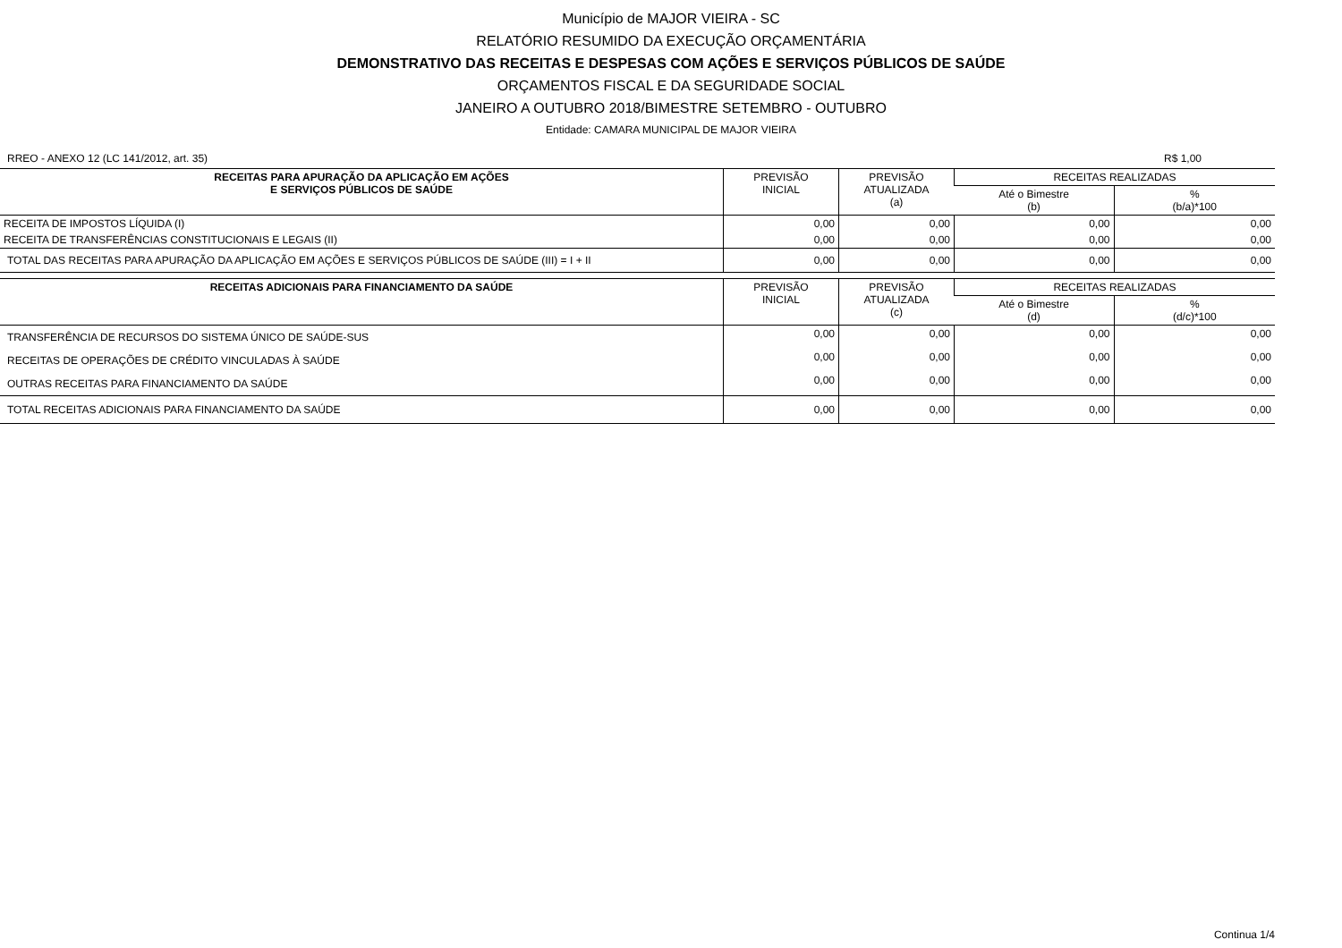Município de MAJOR VIEIRA - SC
RELATÓRIO RESUMIDO DA EXECUÇÃO ORÇAMENTÁRIA
DEMONSTRATIVO DAS RECEITAS E DESPESAS COM AÇÕES E SERVIÇOS PÚBLICOS DE SAÚDE
ORÇAMENTOS FISCAL E DA SEGURIDADE SOCIAL
JANEIRO A OUTUBRO 2018/BIMESTRE SETEMBRO - OUTUBRO
Entidade: CAMARA MUNICIPAL DE MAJOR VIEIRA
RREO - ANEXO 12 (LC 141/2012, art. 35) R$ 1,00
| RECEITAS PARA APURAÇÃO DA APLICAÇÃO EM AÇÕES E SERVIÇOS PÚBLICOS DE SAÚDE | PREVISÃO INICIAL | PREVISÃO ATUALIZADA (a) | RECEITAS REALIZADAS | |
| --- | --- | --- | --- | --- |
| | | | Até o Bimestre (b) | % (b/a)*100 |
| RECEITA DE IMPOSTOS LÍQUIDA (I) | 0,00 | 0,00 | 0,00 | 0,00 |
| RECEITA DE TRANSFERÊNCIAS CONSTITUCIONAIS E LEGAIS (II) | 0,00 | 0,00 | 0,00 | 0,00 |
| TOTAL DAS RECEITAS PARA APURAÇÃO DA APLICAÇÃO EM AÇÕES E SERVIÇOS PÚBLICOS DE SAÚDE (III) = I + II | 0,00 | 0,00 | 0,00 | 0,00 |
| RECEITAS ADICIONAIS PARA FINANCIAMENTO DA SAÚDE | PREVISÃO INICIAL | PREVISÃO ATUALIZADA (c) | RECEITAS REALIZADAS | |
| --- | --- | --- | --- | --- |
| | | | Até o Bimestre (d) | % (d/c)*100 |
| TRANSFERÊNCIA DE RECURSOS DO SISTEMA ÚNICO DE SAÚDE-SUS | 0,00 | 0,00 | 0,00 | 0,00 |
| RECEITAS DE OPERAÇÕES DE CRÉDITO VINCULADAS À SAÚDE | 0,00 | 0,00 | 0,00 | 0,00 |
| OUTRAS RECEITAS PARA FINANCIAMENTO DA SAÚDE | 0,00 | 0,00 | 0,00 | 0,00 |
| TOTAL RECEITAS ADICIONAIS PARA FINANCIAMENTO DA SAÚDE | 0,00 | 0,00 | 0,00 | 0,00 |
Continua 1/4